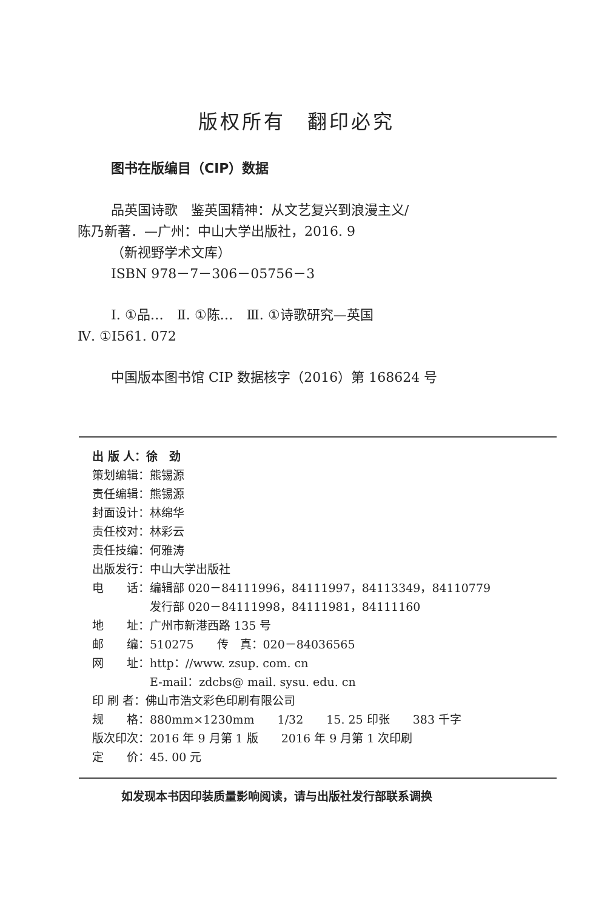版权所有　翻印必究
图书在版编目（CIP）数据
品英国诗歌　鉴英国精神：从文艺复兴到浪漫主义/
陈乃新著．—广州：中山大学出版社，2016. 9
（新视野学术文库）
ISBN 978－7－306－05756－3
Ⅰ. ①品…　Ⅱ. ①陈…　Ⅲ. ①诗歌研究—英国
Ⅳ. ①I561. 072
中国版本图书馆 CIP 数据核字（2016）第 168624 号
出 版 人：徐　劲
策划编辑：熊锡源
责任编辑：熊锡源
封面设计：林绵华
责任校对：林彩云
责任技编：何雅涛
出版发行：中山大学出版社
电　　话：编辑部 020－84111996，84111997，84113349，84110779
　　　　　发行部 020－84111998，84111981，84111160
地　　址：广州市新港西路 135 号
邮　　编：510275　　传　真：020－84036565
网　　址：http：//www. zsup. com. cn
　　　　　E-mail：zdcbs@ mail. sysu. edu. cn
印 刷 者：佛山市浩文彩色印刷有限公司
规　　格：880mm×1230mm　　1/32　　15. 25 印张　　383 千字
版次印次：2016 年 9 月第 1 版　　2016 年 9 月第 1 次印刷
定　　价：45. 00 元
如发现本书因印装质量影响阅读，请与出版社发行部联系调换